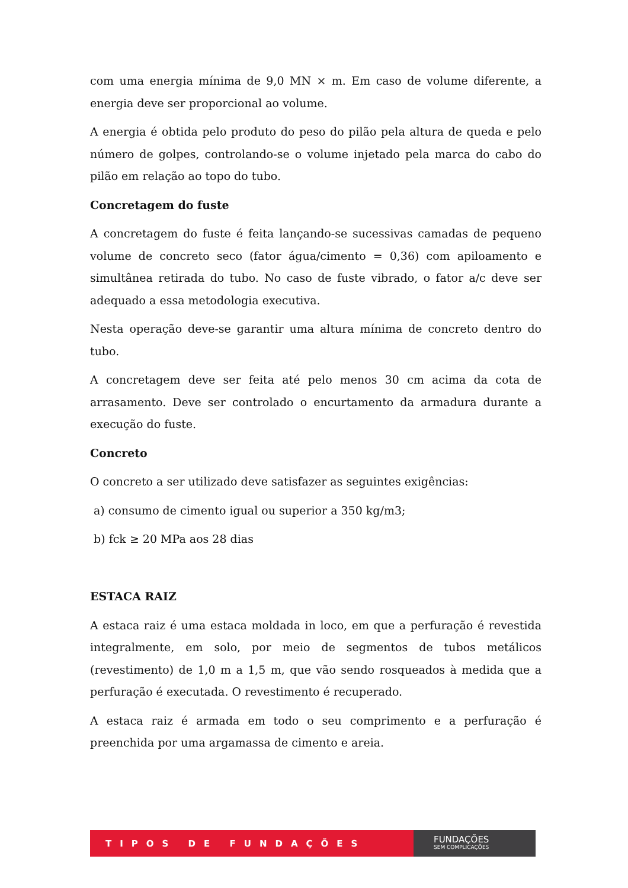com uma energia mínima de 9,0 MN × m. Em caso de volume diferente, a energia deve ser proporcional ao volume.
A energia é obtida pelo produto do peso do pilão pela altura de queda e pelo número de golpes, controlando-se o volume injetado pela marca do cabo do pilão em relação ao topo do tubo.
Concretagem do fuste
A concretagem do fuste é feita lançando-se sucessivas camadas de pequeno volume de concreto seco (fator água/cimento = 0,36) com apiloamento e simultânea retirada do tubo. No caso de fuste vibrado, o fator a/c deve ser adequado a essa metodologia executiva.
Nesta operação deve-se garantir uma altura mínima de concreto dentro do tubo.
A concretagem deve ser feita até pelo menos 30 cm acima da cota de arrasamento. Deve ser controlado o encurtamento da armadura durante a execução do fuste.
Concreto
O concreto a ser utilizado deve satisfazer as seguintes exigências:
a) consumo de cimento igual ou superior a 350 kg/m3;
b) fck ≥ 20 MPa aos 28 dias
ESTACA RAIZ
A estaca raiz é uma estaca moldada in loco, em que a perfuração é revestida integralmente, em solo, por meio de segmentos de tubos metálicos (revestimento) de 1,0 m a 1,5 m, que vão sendo rosqueados à medida que a perfuração é executada. O revestimento é recuperado.
A estaca raiz é armada em todo o seu comprimento e a perfuração é preenchida por uma argamassa de cimento e areia.
TIPOS DE FUNDAÇÕES
FUNDAÇÕES
SEM COMPLICAÇÕES